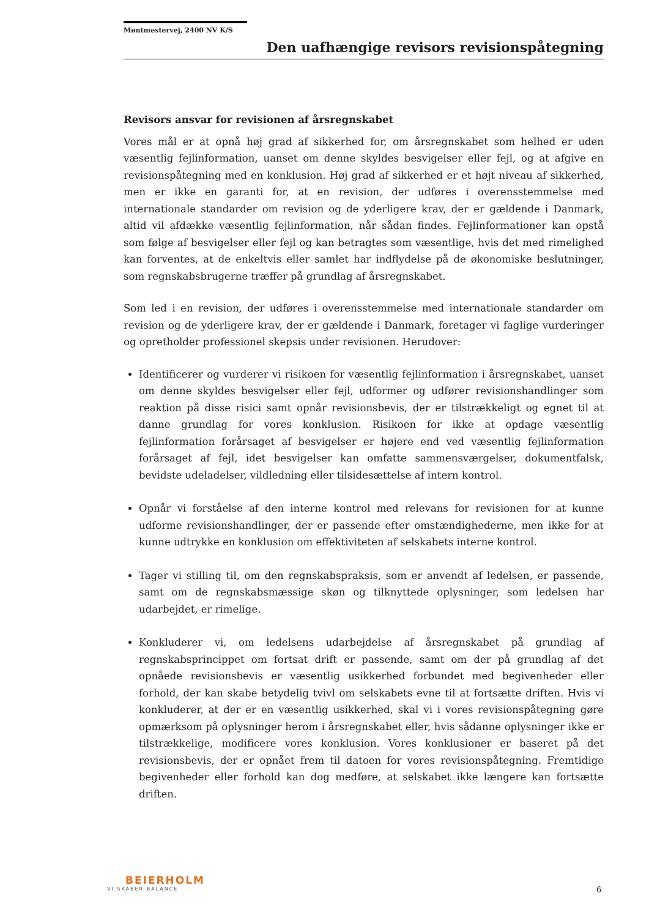Møntmestervej, 2400 NV K/S
Den uafhængige revisors revisionspåtegning
Revisors ansvar for revisionen af årsregnskabet
Vores mål er at opnå høj grad af sikkerhed for, om årsregnskabet som helhed er uden væsentlig fejlinformation, uanset om denne skyldes besvigelser eller fejl, og at afgive en revisionspåtegning med en konklusion. Høj grad af sikkerhed er et højt niveau af sikkerhed, men er ikke en garanti for, at en revision, der udføres i overensstemmelse med internationale standarder om revision og de yderligere krav, der er gældende i Danmark, altid vil afdække væsentlig fejlinformation, når sådan findes. Fejlinformationer kan opstå som følge af besvigelser eller fejl og kan betragtes som væsentlige, hvis det med rimelighed kan forventes, at de enkeltvis eller samlet har indflydelse på de økonomiske beslutninger, som regnskabsbrugerne træffer på grundlag af årsregnskabet.
Som led i en revision, der udføres i overensstemmelse med internationale standarder om revision og de yderligere krav, der er gældende i Danmark, foretager vi faglige vurderinger og opretholder professionel skepsis under revisionen. Herudover:
Identificerer og vurderer vi risikoen for væsentlig fejlinformation i årsregnskabet, uanset om denne skyldes besvigelser eller fejl, udformer og udfører revisionshandlinger som reaktion på disse risici samt opnår revisionsbevis, der er tilstrækkeligt og egnet til at danne grundlag for vores konklusion. Risikoen for ikke at opdage væsentlig fejlinformation forårsaget af besvigelser er højere end ved væsentlig fejlinformation forårsaget af fejl, idet besvigelser kan omfatte sammensværgelser, dokumentfalsk, bevidste udeladelser, vildledning eller tilsidesættelse af intern kontrol.
Opnår vi forståelse af den interne kontrol med relevans for revisionen for at kunne udforme revisionshandlinger, der er passende efter omstændighederne, men ikke for at kunne udtrykke en konklusion om effektiviteten af selskabets interne kontrol.
Tager vi stilling til, om den regnskabspraksis, som er anvendt af ledelsen, er passende, samt om de regnskabsmæssige skøn og tilknyttede oplysninger, som ledelsen har udarbejdet, er rimelige.
Konkluderer vi, om ledelsens udarbejdelse af årsregnskabet på grundlag af regnskabsprincippet om fortsat drift er passende, samt om der på grundlag af det opnåede revisionsbevis er væsentlig usikkerhed forbundet med begivenheder eller forhold, der kan skabe betydelig tvivl om selskabets evne til at fortsætte driften. Hvis vi konkluderer, at der er en væsentlig usikkerhed, skal vi i vores revisionspåtegning gøre opmærksom på oplysninger herom i årsregnskabet eller, hvis sådanne oplysninger ikke er tilstrækkelige, modificere vores konklusion. Vores konklusioner er baseret på det revisionsbevis, der er opnået frem til datoen for vores revisionspåtegning. Fremtidige begivenheder eller forhold kan dog medføre, at selskabet ikke længere kan fortsætte driften.
BEIERHOLM
VI SKABER BALANCE
6